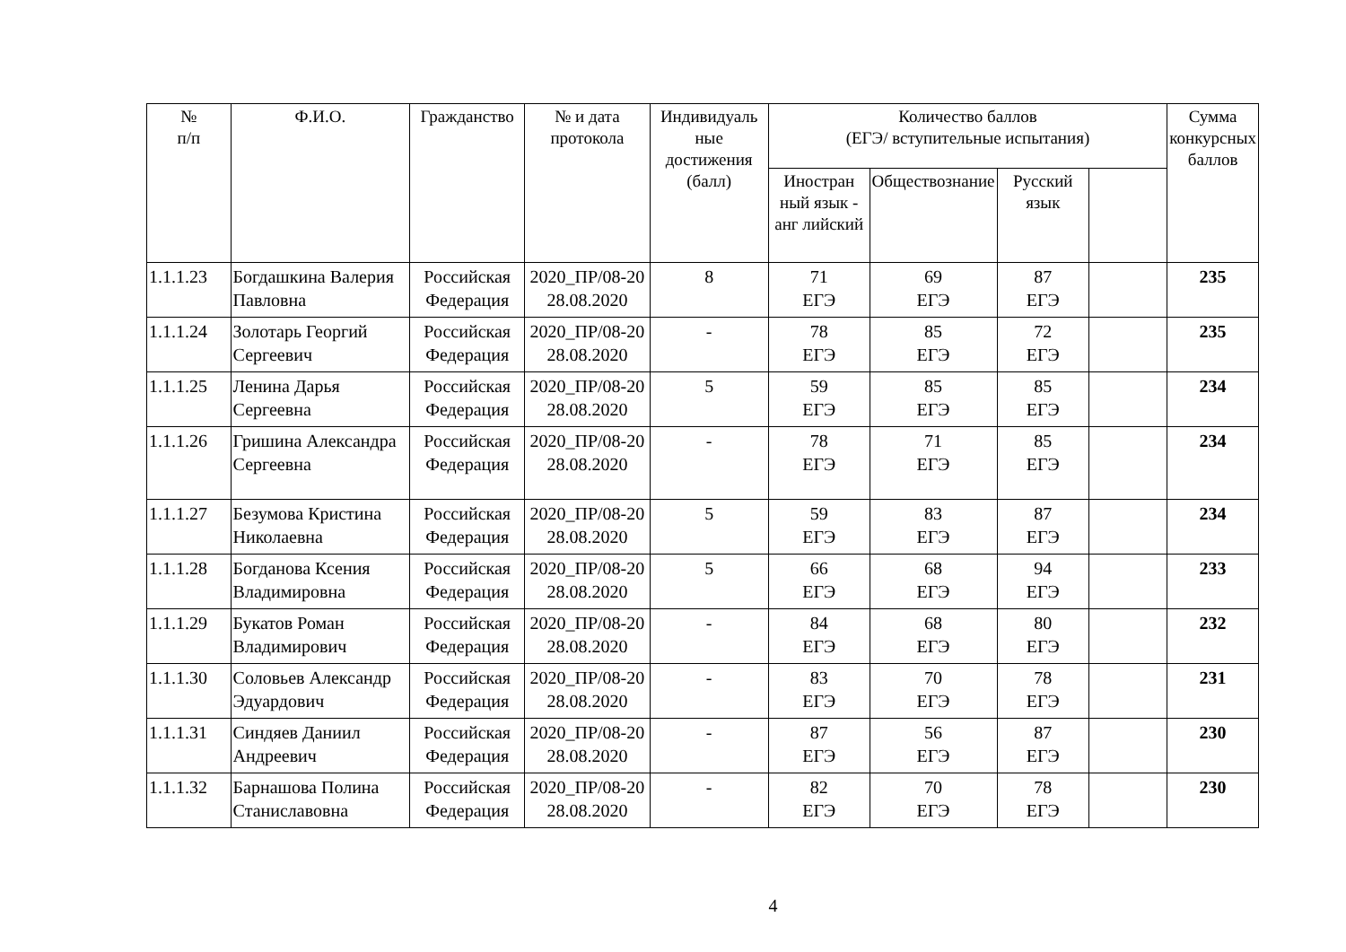| № п/п | Ф.И.О. | Гражданство | № и дата протокола | Индивидуаль ные достижения (балл) | Количество баллов (ЕГЭ/ вступительные испытания) | | | | Сумма конкурсных баллов |
| --- | --- | --- | --- | --- | --- | --- | --- | --- | --- |
| | | | | | Иностран ный язык - анг лийский | Обществознание | Русский язык | | |
| 1.1.1.23 | Богдашкина Валерия Павловна | Российская Федерация | 2020_ПР/08-20 28.08.2020 | 8 | 71 ЕГЭ | 69 ЕГЭ | 87 ЕГЭ | | 235 |
| 1.1.1.24 | Золотарь Георгий Сергеевич | Российская Федерация | 2020_ПР/08-20 28.08.2020 | - | 78 ЕГЭ | 85 ЕГЭ | 72 ЕГЭ | | 235 |
| 1.1.1.25 | Ленина Дарья Сергеевна | Российская Федерация | 2020_ПР/08-20 28.08.2020 | 5 | 59 ЕГЭ | 85 ЕГЭ | 85 ЕГЭ | | 234 |
| 1.1.1.26 | Гришина Александра Сергеевна | Российская Федерация | 2020_ПР/08-20 28.08.2020 | - | 78 ЕГЭ | 71 ЕГЭ | 85 ЕГЭ | | 234 |
| 1.1.1.27 | Безумова Кристина Николаевна | Российская Федерация | 2020_ПР/08-20 28.08.2020 | 5 | 59 ЕГЭ | 83 ЕГЭ | 87 ЕГЭ | | 234 |
| 1.1.1.28 | Богданова Ксения Владимировна | Российская Федерация | 2020_ПР/08-20 28.08.2020 | 5 | 66 ЕГЭ | 68 ЕГЭ | 94 ЕГЭ | | 233 |
| 1.1.1.29 | Букатов Роман Владимирович | Российская Федерация | 2020_ПР/08-20 28.08.2020 | - | 84 ЕГЭ | 68 ЕГЭ | 80 ЕГЭ | | 232 |
| 1.1.1.30 | Соловьев Александр Эдуардович | Российская Федерация | 2020_ПР/08-20 28.08.2020 | - | 83 ЕГЭ | 70 ЕГЭ | 78 ЕГЭ | | 231 |
| 1.1.1.31 | Синдяев Даниил Андреевич | Российская Федерация | 2020_ПР/08-20 28.08.2020 | - | 87 ЕГЭ | 56 ЕГЭ | 87 ЕГЭ | | 230 |
| 1.1.1.32 | Барнашова Полина Станиславовна | Российская Федерация | 2020_ПР/08-20 28.08.2020 | - | 82 ЕГЭ | 70 ЕГЭ | 78 ЕГЭ | | 230 |
4